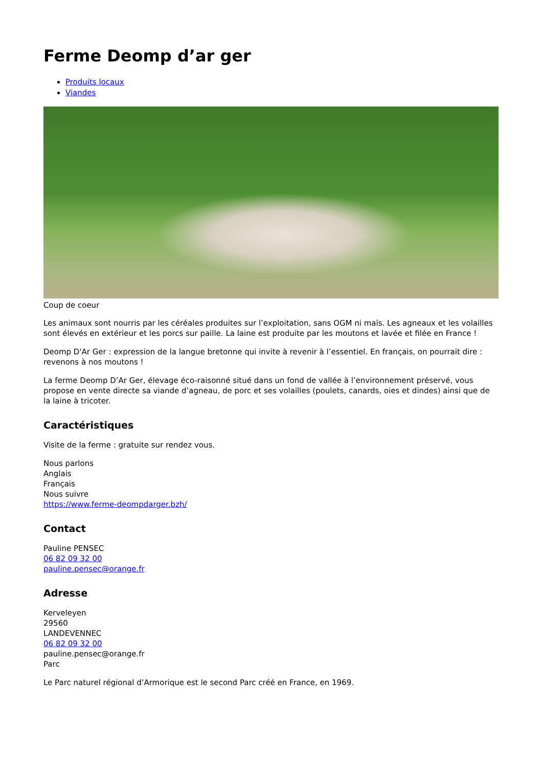Ferme Deomp d’ar ger
Produits locaux
Viandes
Coup de coeur
Les animaux sont nourris par les céréales produites sur l’exploitation, sans OGM ni maïs. Les agneaux et les volailles sont élevés en extérieur et les porcs sur paille. La laine est produite par les moutons et lavée et filée en France !
Deomp D'Ar Ger : expression de la langue bretonne qui invite à revenir à l’essentiel. En français, on pourrait dire : revenons à nos moutons !
La ferme Deomp D’Ar Ger, élevage éco-raisonné situé dans un fond de vallée à l’environnement préservé, vous propose en vente directe sa viande d’agneau, de porc et ses volailles (poulets, canards, oies et dindes) ainsi que de la laine à tricoter.
Caractéristiques
Visite de la ferme : gratuite sur rendez vous.
Nous parlons
Anglais
Français
Nous suivre
https://www.ferme-deompdarger.bzh/
Contact
Pauline PENSEC
06 82 09 32 00
pauline.pensec@orange.fr
Adresse
Kerveleyen
29560
LANDEVENNEC
06 82 09 32 00
pauline.pensec@orange.fr
Parc
Le Parc naturel régional d’Armorique est le second Parc créé en France, en 1969.